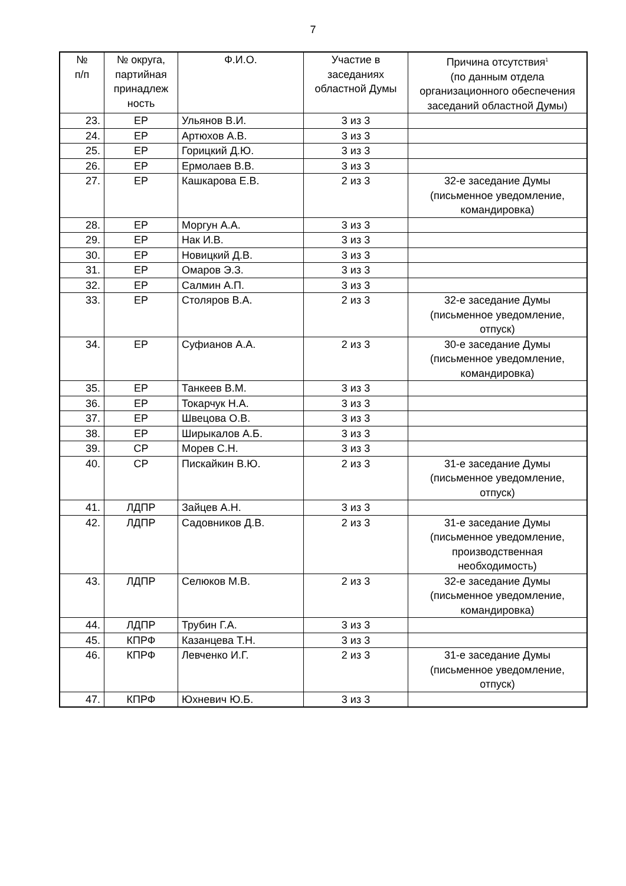7
| № п/п | № округа, партийная принадлеж ность | Ф.И.О. | Участие в заседаниях областной Думы | Причина отсутствия<sup>1</sup> (по данным отдела организационного обеспечения заседаний областной Думы) |
| --- | --- | --- | --- | --- |
| 23. | ЕР | Ульянов В.И. | 3 из 3 | |
| 24. | ЕР | Артюхов А.В. | 3 из 3 | |
| 25. | ЕР | Горицкий Д.Ю. | 3 из 3 | |
| 26. | ЕР | Ермолаев В.В. | 3 из 3 | |
| 27. | ЕР | Кашкарова Е.В. | 2 из 3 | 32-е заседание Думы (письменное уведомление, командировка) |
| 28. | ЕР | Моргун А.А. | 3 из 3 | |
| 29. | ЕР | Нак И.В. | 3 из 3 | |
| 30. | ЕР | Новицкий Д.В. | 3 из 3 | |
| 31. | ЕР | Омаров Э.З. | 3 из 3 | |
| 32. | ЕР | Салмин А.П. | 3 из 3 | |
| 33. | ЕР | Столяров В.А. | 2 из 3 | 32-е заседание Думы (письменное уведомление, отпуск) |
| 34. | ЕР | Суфианов А.А. | 2 из 3 | 30-е заседание Думы (письменное уведомление, командировка) |
| 35. | ЕР | Танкеев В.М. | 3 из 3 | |
| 36. | ЕР | Токарчук Н.А. | 3 из 3 | |
| 37. | ЕР | Швецова О.В. | 3 из 3 | |
| 38. | ЕР | Ширыкалов А.Б. | 3 из 3 | |
| 39. | СР | Морев С.Н. | 3 из 3 | |
| 40. | СР | Пискайкин В.Ю. | 2 из 3 | 31-е заседание Думы (письменное уведомление, отпуск) |
| 41. | ЛДПР | Зайцев А.Н. | 3 из 3 | |
| 42. | ЛДПР | Садовников Д.В. | 2 из 3 | 31-е заседание Думы (письменное уведомление, производственная необходимость) |
| 43. | ЛДПР | Селюков М.В. | 2 из 3 | 32-е заседание Думы (письменное уведомление, командировка) |
| 44. | ЛДПР | Трубин Г.А. | 3 из 3 | |
| 45. | КПРФ | Казанцева Т.Н. | 3 из 3 | |
| 46. | КПРФ | Левченко И.Г. | 2 из 3 | 31-е заседание Думы (письменное уведомление, отпуск) |
| 47. | КПРФ | Юхневич Ю.Б. | 3 из 3 | |